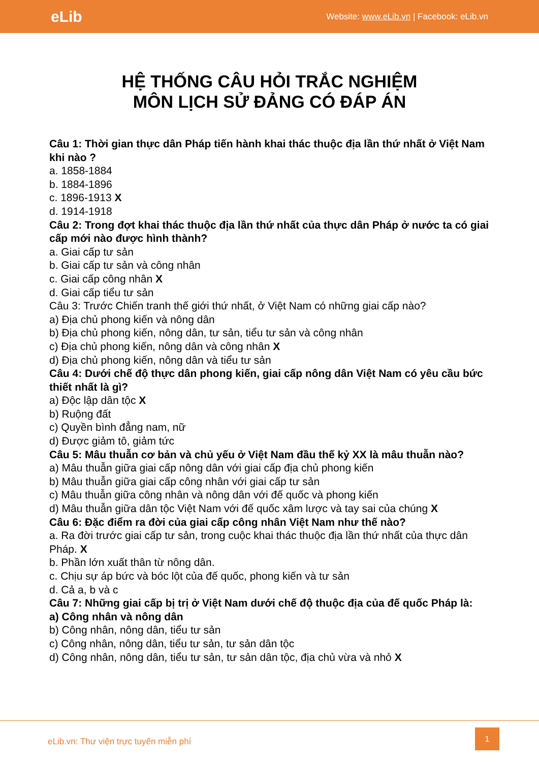eLib Website: www.eLib.vn | Facebook: eLib.vn
HỆ THỐNG CÂU HỎI TRẮC NGHIỆM
MÔN LỊCH SỬ ĐẢNG CÓ ĐÁP ÁN
Câu 1: Thời gian thực dân Pháp tiến hành khai thác thuộc địa lần thứ nhất ở Việt Nam khi nào ?
a. 1858-1884
b. 1884-1896
c. 1896-1913 X
d. 1914-1918
Câu 2: Trong đợt khai thác thuộc địa lần thứ nhất của thực dân Pháp ở nước ta có giai cấp mới nào được hình thành?
a. Giai cấp tư sản
b. Giai cấp tư sản và công nhân
c. Giai cấp công nhân X
d. Giai cấp tiểu tư sản
Câu 3: Trước Chiến tranh thế giới thứ nhất, ở Việt Nam có những giai cấp nào?
a) Địa chủ phong kiến và nông dân
b) Địa chủ phong kiến, nông dân, tư sản, tiểu tư sản và công nhân
c) Địa chủ phong kiến, nông dân và công nhân X
d) Địa chủ phong kiến, nông dân và tiểu tư sản
Câu 4: Dưới chế độ thực dân phong kiến, giai cấp nông dân Việt Nam có yêu cầu bức thiết nhất là gì?
a) Độc lập dân tộc X
b) Ruộng đất
c) Quyền bình đẳng nam, nữ
d) Được giảm tô, giảm tức
Câu 5: Mâu thuẫn cơ bản và chủ yếu ở Việt Nam đầu thế kỷ XX là mâu thuẫn nào?
a) Mâu thuẫn giữa giai cấp nông dân với giai cấp địa chủ phong kiến
b) Mâu thuẫn giữa giai cấp công nhân với giai cấp tư sản
c) Mâu thuẫn giữa công nhân và nông dân với đế quốc và phong kiến
d) Mâu thuẫn giữa dân tộc Việt Nam với đế quốc xâm lược và tay sai của chúng X
Câu 6: Đặc điểm ra đời của giai cấp công nhân Việt Nam như thế nào?
a. Ra đời trước giai cấp tư sản, trong cuộc khai thác thuộc địa lần thứ nhất của thực dân Pháp. X
b. Phần lớn xuất thân từ nông dân.
c. Chịu sự áp bức và bóc lột của đế quốc, phong kiến và tư sản
d. Cả a, b và c
Câu 7: Những giai cấp bị trị ở Việt Nam dưới chế độ thuộc địa của đế quốc Pháp là:
a) Công nhân và nông dân
b) Công nhân, nông dân, tiểu tư sản
c) Công nhân, nông dân, tiểu tư sản, tư sản dân tộc
d) Công nhân, nông dân, tiểu tư sản, tư sản dân tộc, địa chủ vừa và nhỏ X
eLib.vn: Thư viện trực tuyến miễn phí
1